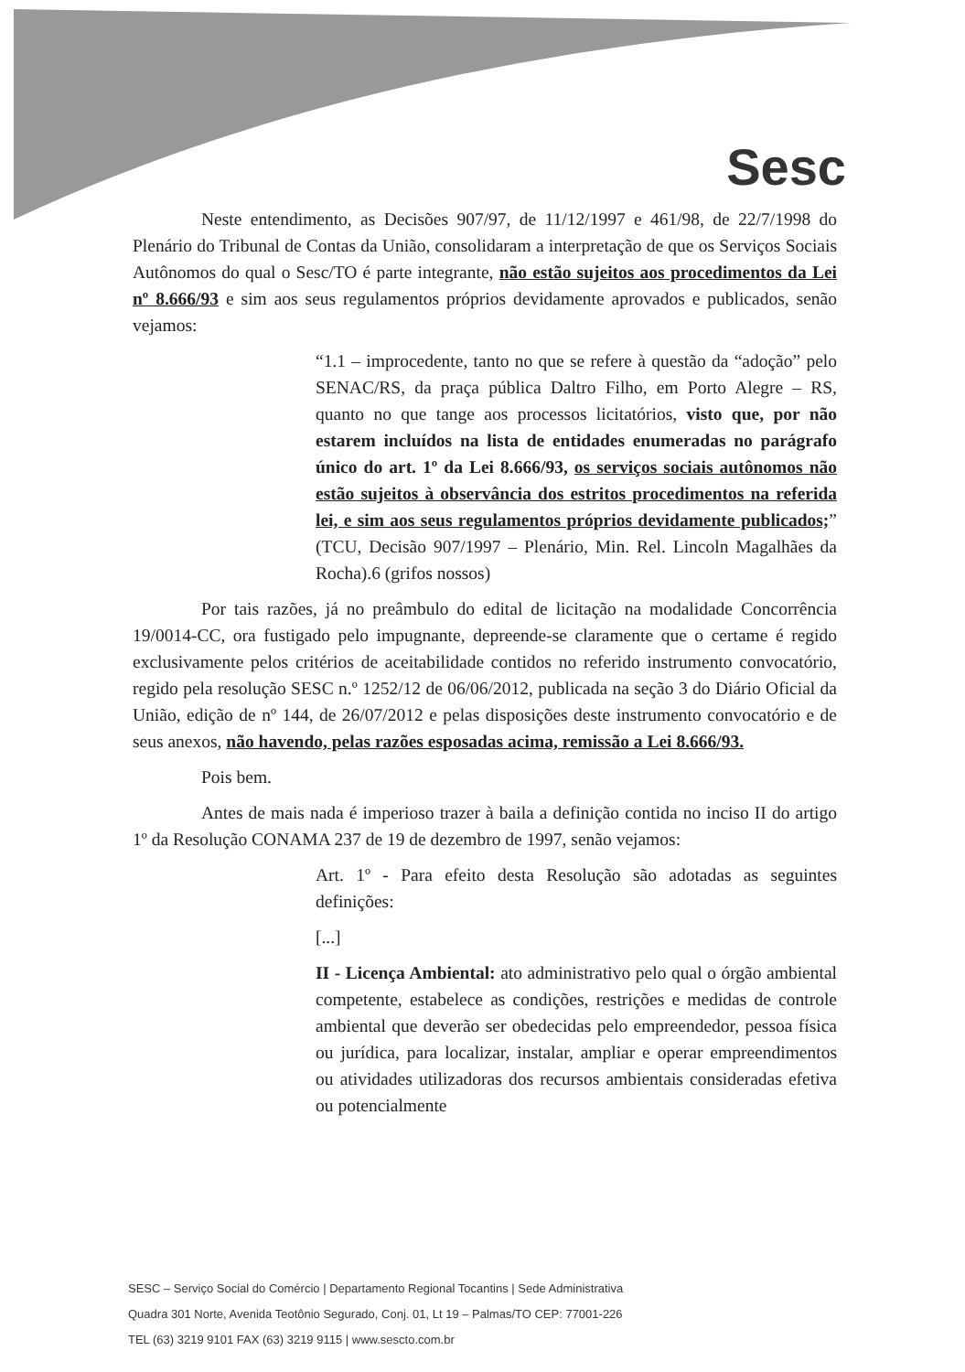Sesc
Neste entendimento, as Decisões 907/97, de 11/12/1997 e 461/98, de 22/7/1998 do Plenário do Tribunal de Contas da União, consolidaram a interpretação de que os Serviços Sociais Autônomos do qual o Sesc/TO é parte integrante, não estão sujeitos aos procedimentos da Lei nº 8.666/93 e sim aos seus regulamentos próprios devidamente aprovados e publicados, senão vejamos:
“1.1 – improcedente, tanto no que se refere à questão da “adoção” pelo SENAC/RS, da praça pública Daltro Filho, em Porto Alegre – RS, quanto no que tange aos processos licitatórios, visto que, por não estarem incluídos na lista de entidades enumeradas no parágrafo único do art. 1º da Lei 8.666/93, os serviços sociais autônomos não estão sujeitos à observância dos estritos procedimentos na referida lei, e sim aos seus regulamentos próprios devidamente publicados;” (TCU, Decisão 907/1997 – Plenário, Min. Rel. Lincoln Magalhães da Rocha).6 (grifos nossos)
Por tais razões, já no preâmbulo do edital de licitação na modalidade Concorrência 19/0014-CC, ora fustigado pelo impugnante, depreende-se claramente que o certame é regido exclusivamente pelos critérios de aceitabilidade contidos no referido instrumento convocatório, regido pela resolução SESC n.º 1252/12 de 06/06/2012, publicada na seção 3 do Diário Oficial da União, edição de nº 144, de 26/07/2012 e pelas disposições deste instrumento convocatório e de seus anexos, não havendo, pelas razões esposadas acima, remissão a Lei 8.666/93.
Pois bem.
Antes de mais nada é imperioso trazer à baila a definição contida no inciso II do artigo 1º da Resolução CONAMA 237 de 19 de dezembro de 1997, senão vejamos:
Art. 1º - Para efeito desta Resolução são adotadas as seguintes definições:
[...]
II - Licença Ambiental: ato administrativo pelo qual o órgão ambiental competente, estabelece as condições, restrições e medidas de controle ambiental que deverão ser obedecidas pelo empreendedor, pessoa física ou jurídica, para localizar, instalar, ampliar e operar empreendimentos ou atividades utilizadoras dos recursos ambientais consideradas efetiva ou potencialmente
SESC – Serviço Social do Comércio | Departamento Regional Tocantins | Sede Administrativa
Quadra 301 Norte, Avenida Teotônio Segurado, Conj. 01, Lt 19 – Palmas/TO CEP: 77001-226
TEL (63) 3219 9101 FAX (63) 3219 9115 | www.sescto.com.br